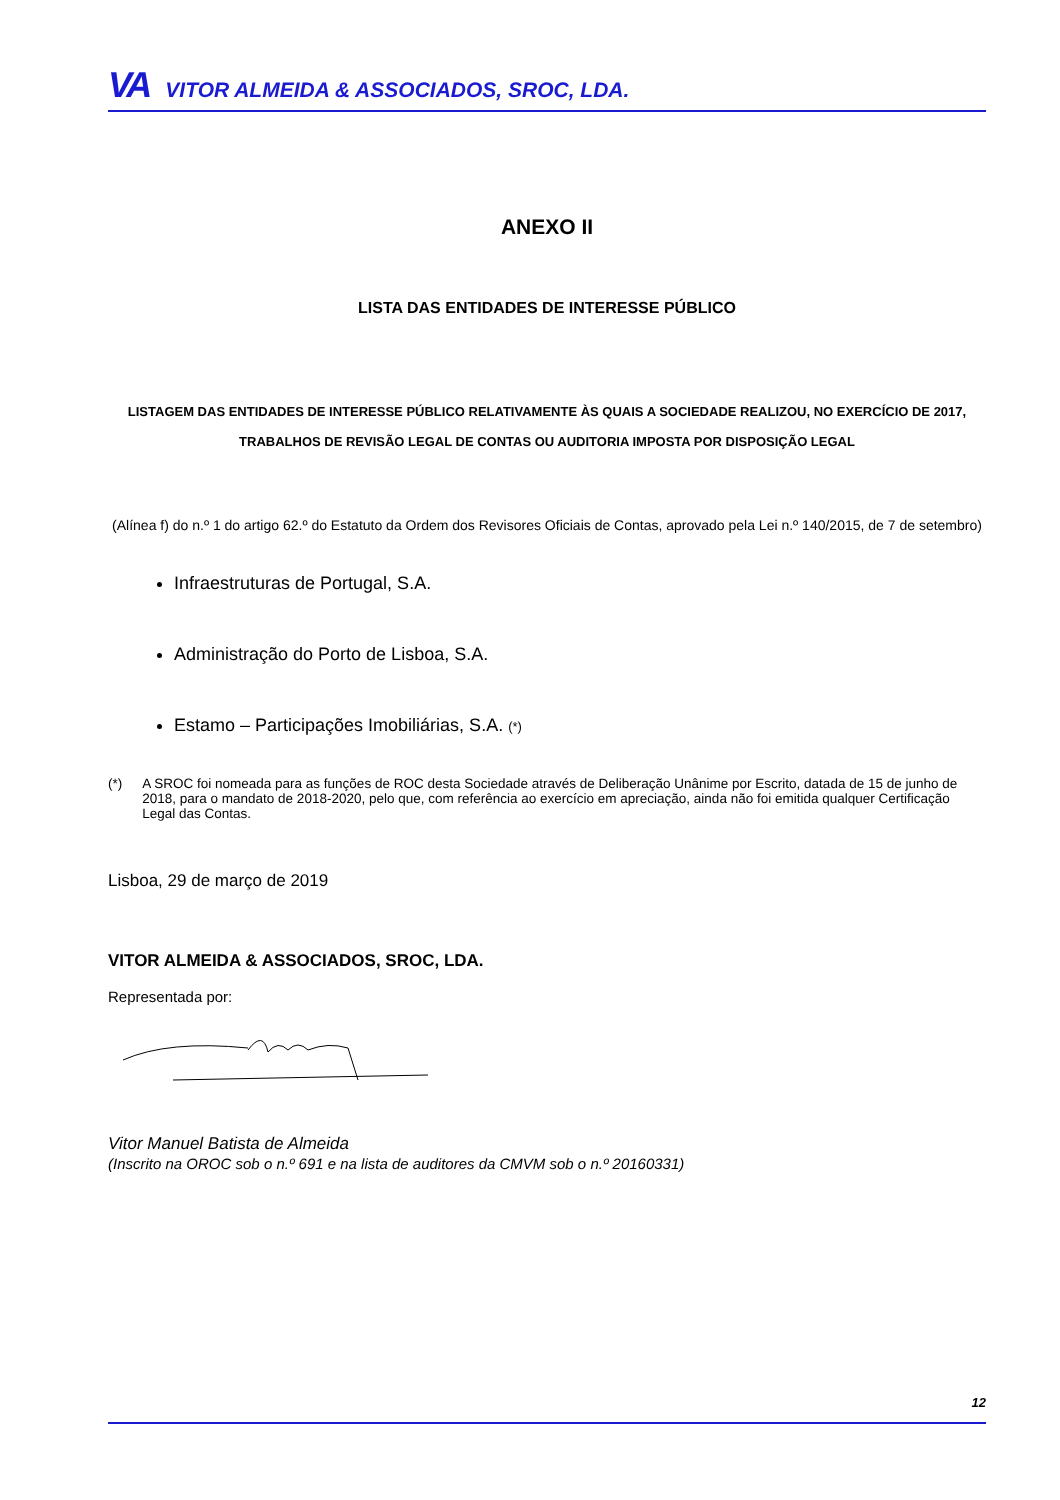VA VITOR ALMEIDA & ASSOCIADOS, SROC, LDA.
ANEXO II
LISTA DAS ENTIDADES DE INTERESSE PÚBLICO
LISTAGEM DAS ENTIDADES DE INTERESSE PÚBLICO RELATIVAMENTE ÀS QUAIS A SOCIEDADE REALIZOU, NO EXERCÍCIO DE 2017,
TRABALHOS DE REVISÃO LEGAL DE CONTAS OU AUDITORIA IMPOSTA POR DISPOSIÇÃO LEGAL
(Alínea f) do n.º 1 do artigo 62.º do Estatuto da Ordem dos Revisores Oficiais de Contas, aprovado pela Lei n.º 140/2015, de 7 de setembro)
Infraestruturas de Portugal, S.A.
Administração do Porto de Lisboa, S.A.
Estamo – Participações Imobiliárias, S.A. (*)
(*) A SROC foi nomeada para as funções de ROC desta Sociedade através de Deliberação Unânime por Escrito, datada de 15 de junho de 2018, para o mandato de 2018-2020, pelo que, com referência ao exercício em apreciação, ainda não foi emitida qualquer Certificação Legal das Contas.
Lisboa, 29 de março de 2019
VITOR ALMEIDA & ASSOCIADOS, SROC, LDA.
Representada por:
Vitor Manuel Batista de Almeida
(Inscrito na OROC sob o n.º 691 e na lista de auditores da CMVM sob o n.º 20160331)
12